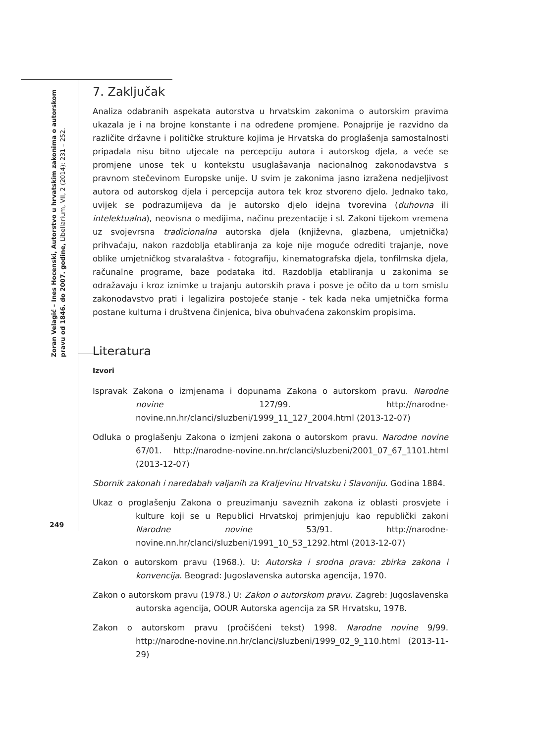Zoran Velagić – Ines Hocenski, Autorstvo u hrvatskim zakonima o autorskom pravu od 1846. do 2007. godine, Libellarium, VII, 2 (2014): 231 – 252.
7. Zaključak
Analiza odabranih aspekata autorstva u hrvatskim zakonima o autorskim pravima ukazala je i na brojne konstante i na određene promjene. Ponajprije je razvidno da različite državne i političke strukture kojima je Hrvatska do proglašenja samostalnosti pripadala nisu bitno utjecale na percepciju autora i autorskog djela, a veće se promjene unose tek u kontekstu usuglašavanja nacionalnog zakonodavstva s pravnom stečevinom Europske unije. U svim je zakonima jasno izražena nedjeljivost autora od autorskog djela i percepcija autora tek kroz stvoreno djelo. Jednako tako, uvijek se podrazumijeva da je autorsko djelo idejna tvorevina (duhovna ili intelektualna), neovisna o medijima, načinu prezentacije i sl. Zakoni tijekom vremena uz svojevrsna tradicionalna autorska djela (književna, glazbena, umjetnička) prihvaćaju, nakon razdoblja etabliranja za koje nije moguće odrediti trajanje, nove oblike umjetničkog stvaralaštva - fotografiju, kinematografska djela, tonfilmska djela, računalne programe, baze podataka itd. Razdoblja etabliranja u zakonima se odražavaju i kroz iznimke u trajanju autorskih prava i posve je očito da u tom smislu zakonodavstvo prati i legalizira postojeće stanje - tek kada neka umjetnička forma postane kulturna i društvena činjenica, biva obuhvaćena zakonskim propisima.
Literatura
Izvori
Ispravak Zakona o izmjenama i dopunama Zakona o autorskom pravu. Narodne novine 127/99. http://narodne-novine.nn.hr/clanci/sluzbeni/1999_11_127_2004.html (2013-12-07)
Odluka o proglašenju Zakona o izmjeni zakona o autorskom pravu. Narodne novine 67/01. http://narodne-novine.nn.hr/clanci/sluzbeni/2001_07_67_1101.html (2013-12-07)
Sbornik zakonah i naredabah valjanih za Kraljevinu Hrvatsku i Slavoniju. Godina 1884.
Ukaz o proglašenju Zakona o preuzimanju saveznih zakona iz oblasti prosvjete i kulture koji se u Republici Hrvatskoj primjenjuju kao republički zakoni Narodne novine 53/91. http://narodne-novine.nn.hr/clanci/sluzbeni/1991_10_53_1292.html (2013-12-07)
Zakon o autorskom pravu (1968.). U: Autorska i srodna prava: zbirka zakona i konvencija. Beograd: Jugoslavenska autorska agencija, 1970.
Zakon o autorskom pravu (1978.) U: Zakon o autorskom pravu. Zagreb: Jugoslavenska autorska agencija, OOUR Autorska agencija za SR Hrvatsku, 1978.
Zakon o autorskom pravu (pročišćeni tekst) 1998. Narodne novine 9/99. http://narodne-novine.nn.hr/clanci/sluzbeni/1999_02_9_110.html (2013-11-29)
249